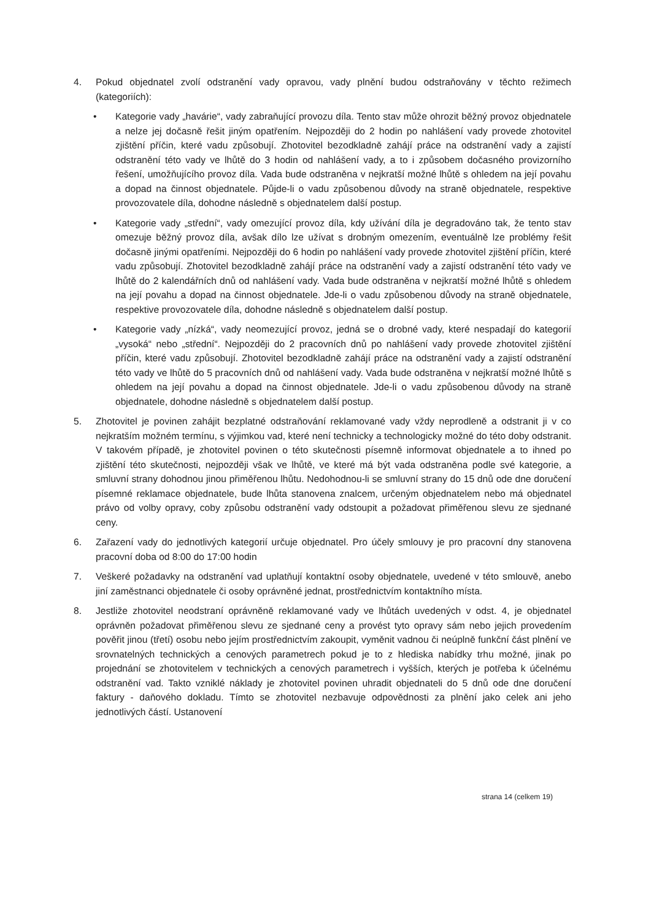4. Pokud objednatel zvolí odstranění vady opravou, vady plnění budou odstraňovány v těchto režimech (kategoriích):
• Kategorie vady „havárie“, vady zabraňující provozu díla. Tento stav může ohrozit běžný provoz objednatele a nelze jej dočasně řešit jiným opatřením. Nejpozději do 2 hodin po nahlášení vady provede zhotovitel zjištění příčin, které vadu způsobují. Zhotovitel bezodkladně zahájí práce na odstranění vady a zajistí odstranění této vady ve lhůtě do 3 hodin od nahlášení vady, a to i způsobem dočasného provizorního řešení, umožňujícího provoz díla. Vada bude odstraněna v nejkratší možné lhůtě s ohledem na její povahu a dopad na činnost objednatele. Půjde-li o vadu způsobenou důvody na straně objednatele, respektive provozovatele díla, dohodne následně s objednatelem další postup.
• Kategorie vady „střední“, vady omezující provoz díla, kdy užívání díla je degradováno tak, že tento stav omezuje běžný provoz díla, avšak dílo lze užívat s drobným omezením, eventuálně lze problémy řešit dočasně jinými opatřeními. Nejpozději do 6 hodin po nahlášení vady provede zhotovitel zjištění příčin, které vadu způsobují. Zhotovitel bezodkladně zahájí práce na odstranění vady a zajistí odstranění této vady ve lhůtě do 2 kalendářních dnů od nahlášení vady. Vada bude odstraněna v nejkratší možné lhůtě s ohledem na její povahu a dopad na činnost objednatele. Jde-li o vadu způsobenou důvody na straně objednatele, respektive provozovatele díla, dohodne následně s objednatelem další postup.
• Kategorie vady „nízká“, vady neomezující provoz, jedná se o drobné vady, které nespadají do kategorií „vysoká“ nebo „střední“. Nejpozději do 2 pracovních dnů po nahlášení vady provede zhotovitel zjištění příčin, které vadu způsobují. Zhotovitel bezodkladně zahájí práce na odstranění vady a zajistí odstranění této vady ve lhůtě do 5 pracovních dnů od nahlášení vady. Vada bude odstraněna v nejkratší možné lhůtě s ohledem na její povahu a dopad na činnost objednatele. Jde-li o vadu způsobenou důvody na straně objednatele, dohodne následně s objednatelem další postup.
5. Zhotovitel je povinen zahájit bezplatné odstraňování reklamované vady vždy neprodleně a odstranit ji v co nejkratším možném termínu, s výjimkou vad, které není technicky a technologicky možné do této doby odstranit. V takovém případě, je zhotovitel povinen o této skutečnosti písemně informovat objednatele a to ihned po zjištění této skutečnosti, nejpozději však ve lhůtě, ve které má být vada odstraněna podle své kategorie, a smluvní strany dohodnou jinou přiměřenou lhůtu. Nedohodnou-li se smluvní strany do 15 dnů ode dne doručení písemné reklamace objednatele, bude lhůta stanovena znalcem, určeným objednatelem nebo má objednatel právo od volby opravy, coby způsobu odstranění vady odstoupit a požadovat přiměřenou slevu ze sjednané ceny.
6. Zařazení vady do jednotlivých kategorií určuje objednatel. Pro účely smlouvy je pro pracovní dny stanovena pracovní doba od 8:00 do 17:00 hodin
7. Veškeré požadavky na odstranění vad uplatňují kontaktní osoby objednatele, uvedené v této smlouvě, anebo jiní zaměstnanci objednatele či osoby oprávněné jednat, prostřednictvím kontaktního místa.
8. Jestliže zhotovitel neodstraní oprávněně reklamované vady ve lhůtách uvedených v odst. 4, je objednatel oprávněn požadovat přiměřenou slevu ze sjednané ceny a provést tyto opravy sám nebo jejich provedením pověřit jinou (třetí) osobu nebo jejím prostřednictvím zakoupit, vyměnit vadnou či neúplně funkční část plnění ve srovnatelných technických a cenových parametrech pokud je to z hlediska nabídky trhu možné, jinak po projednání se zhotovitelem v technických a cenových parametrech i vyšších, kterých je potřeba k účelnému odstranění vad. Takto vzniklé náklady je zhotovitel povinen uhradit objednateli do 5 dnů ode dne doručení faktury - daňového dokladu. Tímto se zhotovitel nezbavuje odpovědnosti za plnění jako celek ani jeho jednotlivých částí. Ustanovení
strana 14 (celkem 19)